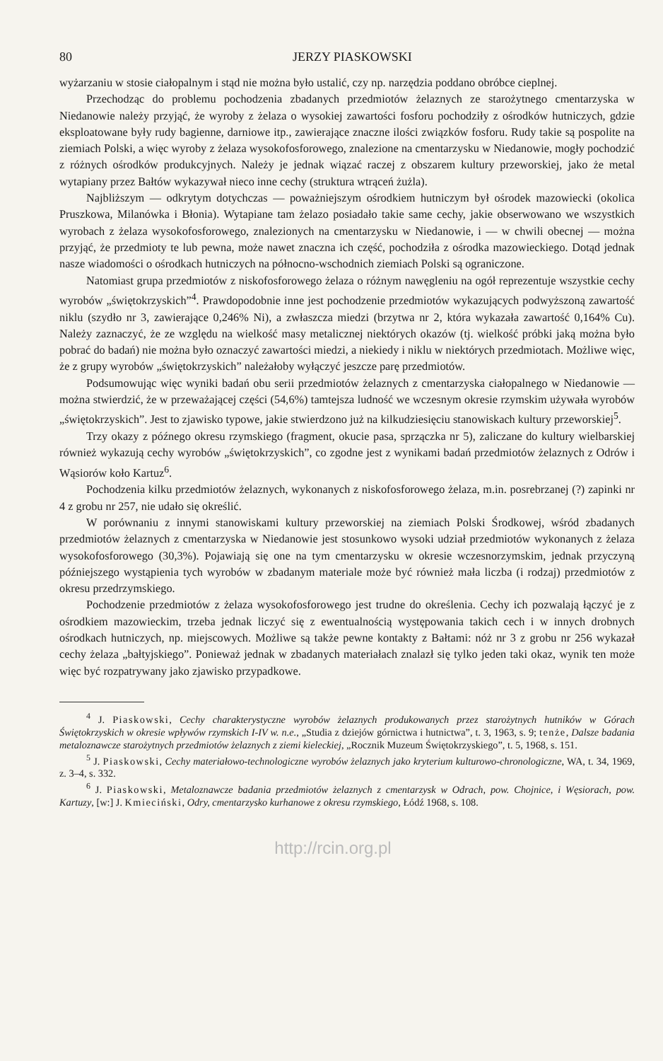80 JERZY PIASKOWSKI
wyżarzaniu w stosie ciałopalnym i stąd nie można było ustalić, czy np. narzędzia poddano obróbce cieplnej.
Przechodząc do problemu pochodzenia zbadanych przedmiotów żelaznych ze starożytnego cmentarzyska w Niedanowie należy przyjąć, że wyroby z żelaza o wysokiej zawartości fosforu pochodziły z ośrodków hutniczych, gdzie eksploatowane były rudy bagienne, darniowe itp., zawierające znaczne ilości związków fosforu. Rudy takie są pospolite na ziemiach Polski, a więc wyroby z żelaza wysokofosforowego, znalezione na cmentarzysku w Niedanowie, mogły pochodzić z różnych ośrodków produkcyjnych. Należy je jednak wiązać raczej z obszarem kultury przeworskiej, jako że metal wytapiany przez Bałtów wykazywał nieco inne cechy (struktura wtrąceń żużla).
Najbliższym — odkrytym dotychczas — poważniejszym ośrodkiem hutniczym był ośrodek mazowiecki (okolica Pruszkowa, Milanówka i Błonia). Wytapiane tam żelazo posiadało takie same cechy, jakie obserwowano we wszystkich wyrobach z żelaza wysokofosforowego, znalezionych na cmentarzysku w Niedanowie, i — w chwili obecnej — można przyjąć, że przedmioty te lub pewna, może nawet znaczna ich część, pochodziła z ośrodka mazowieckiego. Dotąd jednak nasze wiadomości o ośrodkach hutniczych na północno-wschodnich ziemiach Polski są ograniczone.
Natomiast grupa przedmiotów z niskofosforowego żelaza o różnym nawęgleniu na ogół reprezentuje wszystkie cechy wyrobów „świętokrzyskich”<sup>4</sup>. Prawdopodobnie inne jest pochodzenie przedmiotów wykazujących podwyższoną zawartość niklu (szydło nr 3, zawierające 0,246% Ni), a zwłaszcza miedzi (brzytwa nr 2, która wykazała zawartość 0,164% Cu). Należy zaznaczyć, że ze względu na wielkość masy metalicznej niektórych okazów (tj. wielkość próbki jaką można było pobrać do badań) nie można było oznaczyć zawartości miedzi, a niekiedy i niklu w niektórych przedmiotach. Możliwe więc, że z grupy wyrobów „świętokrzyskich” należałoby wyłączyć jeszcze parę przedmiotów.
Podsumowując więc wyniki badań obu serii przedmiotów żelaznych z cmentarzyska ciałopalnego w Niedanowie — można stwierdzić, że w przeważającej części (54,6%) tamtejsza ludność we wczesnym okresie rzymskim używała wyrobów „świętokrzyskich”. Jest to zjawisko typowe, jakie stwierdzono już na kilkudziesięciu stanowiskach kultury przeworskiej<sup>5</sup>.
Trzy okazy z późnego okresu rzymskiego (fragment, okucie pasa, sprzączka nr 5), zaliczane do kultury wielbarskiej również wykazują cechy wyrobów „świętokrzyskich”, co zgodne jest z wynikami badań przedmiotów żelaznych z Odrów i Wąsiorów koło Kartuz<sup>6</sup>.
Pochodzenia kilku przedmiotów żelaznych, wykonanych z niskofosforowego żelaza, m.in. posrebrzanej (?) zapinki nr 4 z grobu nr 257, nie udało się określić.
W porównaniu z innymi stanowiskami kultury przeworskiej na ziemiach Polski Środkowej, wśród zbadanych przedmiotów żelaznych z cmentarzyska w Niedanowie jest stosunkowo wysoki udział przedmiotów wykonanych z żelaza wysokofosforowego (30,3%). Pojawiają się one na tym cmentarzysku w okresie wczesnorzymskim, jednak przyczyną późniejszego wystąpienia tych wyrobów w zbadanym materiale może być również mała liczba (i rodzaj) przedmiotów z okresu przedrzymskiego.
Pochodzenie przedmiotów z żelaza wysokofosforowego jest trudne do określenia. Cechy ich pozwalają łączyć je z ośrodkiem mazowieckim, trzeba jednak liczyć się z ewentualnością występowania takich cech i w innych drobnych ośrodkach hutniczych, np. miejscowych. Możliwe są także pewne kontakty z Bałtami: nóż nr 3 z grobu nr 256 wykazał cechy żelaza „bałtyjskiego”. Ponieważ jednak w zbadanych materiałach znalazł się tylko jeden taki okaz, wynik ten może więc być rozpatrywany jako zjawisko przypadkowe.
<sup>4</sup> J. Piaskowski, Cechy charakterystyczne wyrobów żelaznych produkowanych przez starożytnych hutników w Górach Świętokrzyskich w okresie wpływów rzymskich I-IV w. n.e., „Studia z dziejów górnictwa i hutnictwa”, t. 3, 1963, s. 9; tenże, Dalsze badania metaloznawcze starożytnych przedmiotów żelaznych z ziemi kieleckiej, „Rocznik Muzeum Świętokrzyskiego”, t. 5, 1968, s. 151.
<sup>5</sup> J. Piaskowski, Cechy materiałowo-technologiczne wyrobów żelaznych jako kryterium kulturowo-chronologiczne, WA, t. 34, 1969, z. 3–4, s. 332.
<sup>6</sup> J. Piaskowski, Metaloznawcze badania przedmiotów żelaznych z cmentarzysk w Odrach, pow. Chojnice, i Węsiorach, pow. Kartuzy, [w:] J. Kmieciński, Odry, cmentarzysko kurhanowe z okresu rzymskiego, Łódź 1968, s. 108.
http://rcin.org.pl